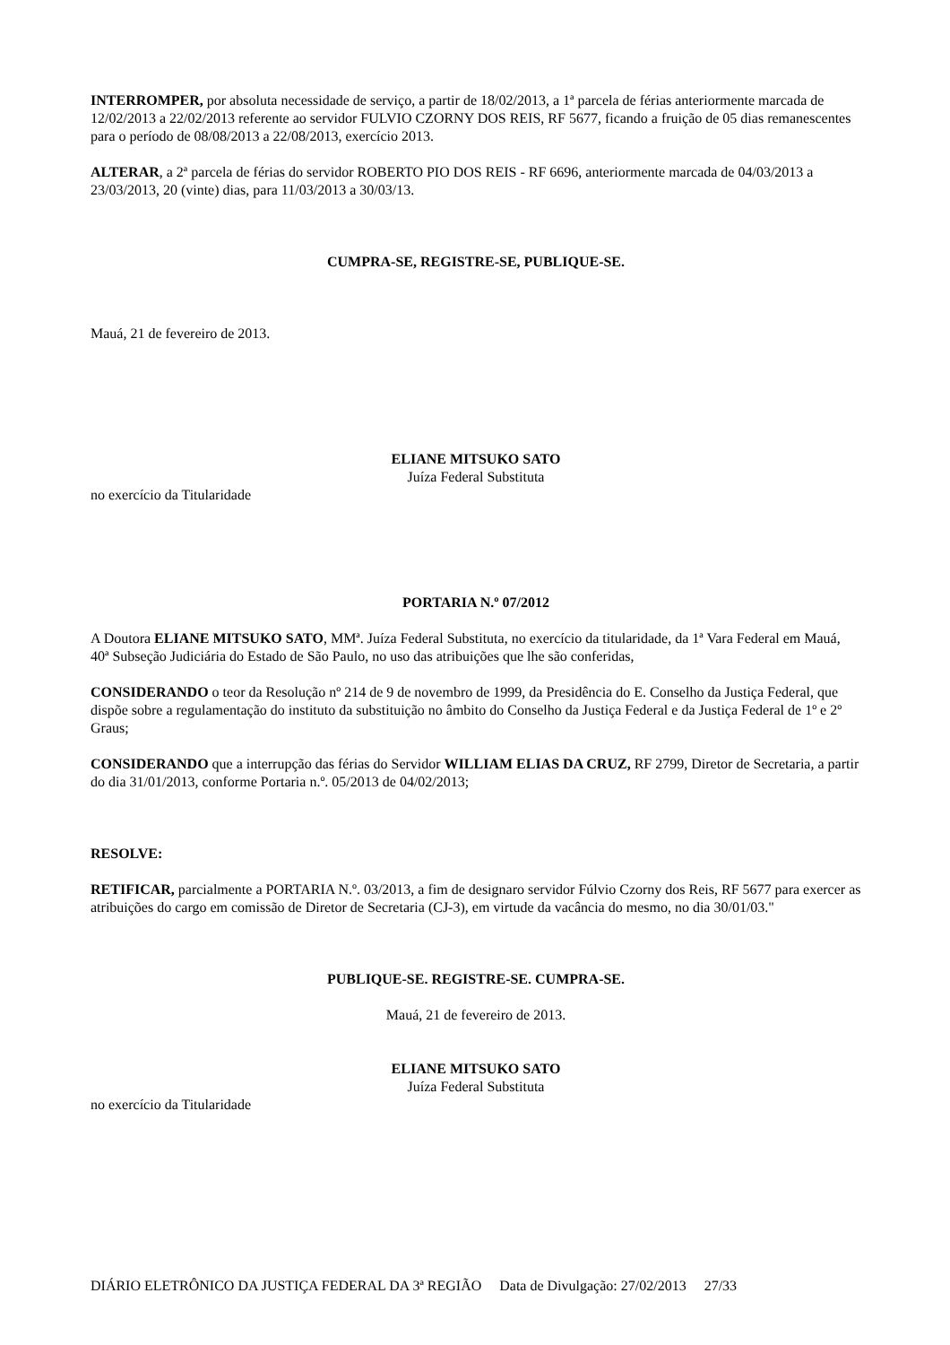INTERROMPER, por absoluta necessidade de serviço, a partir de 18/02/2013, a 1ª parcela de férias anteriormente marcada de 12/02/2013 a 22/02/2013 referente ao servidor FULVIO CZORNY DOS REIS, RF 5677, ficando a fruição de 05 dias remanescentes para o período de 08/08/2013 a 22/08/2013, exercício 2013.
ALTERAR, a 2ª parcela de férias do servidor ROBERTO PIO DOS REIS - RF 6696, anteriormente marcada de 04/03/2013 a 23/03/2013, 20 (vinte) dias, para 11/03/2013 a 30/03/13.
CUMPRA-SE, REGISTRE-SE, PUBLIQUE-SE.
Mauá, 21 de fevereiro de 2013.
ELIANE MITSUKO SATO
Juíza Federal Substituta
no exercício da Titularidade
PORTARIA N.º 07/2012
A Doutora ELIANE MITSUKO SATO, MMª. Juíza Federal Substituta, no exercício da titularidade, da 1ª Vara Federal em Mauá, 40ª Subseção Judiciária do Estado de São Paulo, no uso das atribuições que lhe são conferidas,
CONSIDERANDO o teor da Resolução nº 214 de 9 de novembro de 1999, da Presidência do E. Conselho da Justiça Federal, que dispõe sobre a regulamentação do instituto da substituição no âmbito do Conselho da Justiça Federal e da Justiça Federal de 1º e 2º Graus;
CONSIDERANDO que a interrupção das férias do Servidor WILLIAM ELIAS DA CRUZ, RF 2799, Diretor de Secretaria, a partir do dia 31/01/2013, conforme Portaria n.º. 05/2013 de 04/02/2013;
RESOLVE:
RETIFICAR, parcialmente a PORTARIA N.º. 03/2013, a fim de designaro servidor Fúlvio Czorny dos Reis, RF 5677 para exercer as atribuições do cargo em comissão de Diretor de Secretaria (CJ-3), em virtude da vacância do mesmo, no dia 30/01/03."
PUBLIQUE-SE. REGISTRE-SE. CUMPRA-SE.
Mauá, 21 de fevereiro de 2013.
ELIANE MITSUKO SATO
Juíza Federal Substituta
no exercício da Titularidade
DIÁRIO ELETRÔNICO DA JUSTIÇA FEDERAL DA 3ª REGIÃO Data de Divulgação: 27/02/2013 27/33